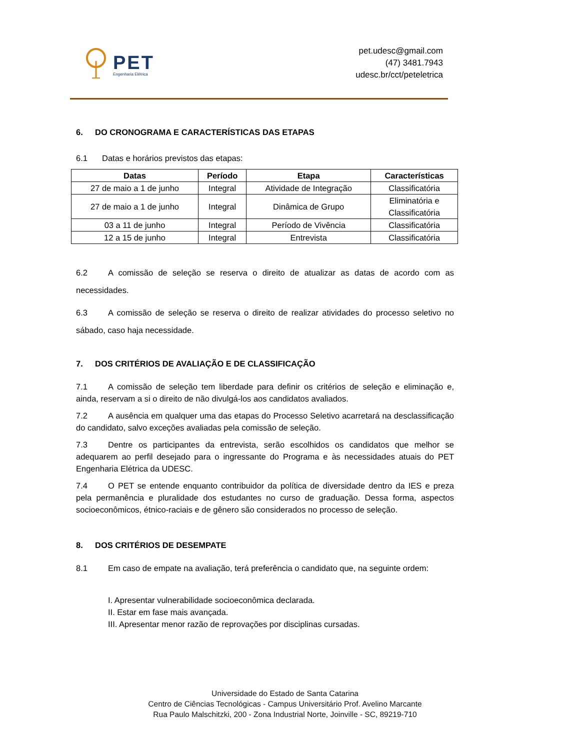PET
Engenharia Elétrica
pet.udesc@gmail.com
(47) 3481.7943
udesc.br/cct/peteletrica
6. DO CRONOGRAMA E CARACTERÍSTICAS DAS ETAPAS
6.1 Datas e horários previstos das etapas:
| Datas | Período | Etapa | Características |
| --- | --- | --- | --- |
| 27 de maio a 1 de junho | Integral | Atividade de Integração | Classificatória |
| 27 de maio a 1 de junho | Integral | Dinâmica de Grupo | Eliminatória e Classificatória |
| 03 a 11 de junho | Integral | Período de Vivência | Classificatória |
| 12 a 15 de junho | Integral | Entrevista | Classificatória |
6.2 A comissão de seleção se reserva o direito de atualizar as datas de acordo com as necessidades.
6.3 A comissão de seleção se reserva o direito de realizar atividades do processo seletivo no sábado, caso haja necessidade.
7. DOS CRITÉRIOS DE AVALIAÇÃO E DE CLASSIFICAÇÃO
7.1 A comissão de seleção tem liberdade para definir os critérios de seleção e eliminação e, ainda, reservam a si o direito de não divulgá-los aos candidatos avaliados.
7.2 A ausência em qualquer uma das etapas do Processo Seletivo acarretará na desclassificação do candidato, salvo exceções avaliadas pela comissão de seleção.
7.3 Dentre os participantes da entrevista, serão escolhidos os candidatos que melhor se adequarem ao perfil desejado para o ingressante do Programa e às necessidades atuais do PET Engenharia Elétrica da UDESC.
7.4 O PET se entende enquanto contribuidor da política de diversidade dentro da IES e preza pela permanência e pluralidade dos estudantes no curso de graduação. Dessa forma, aspectos socioeconômicos, étnico-raciais e de gênero são considerados no processo de seleção.
8. DOS CRITÉRIOS DE DESEMPATE
8.1 Em caso de empate na avaliação, terá preferência o candidato que, na seguinte ordem:
I. Apresentar vulnerabilidade socioeconômica declarada.
II. Estar em fase mais avançada.
III. Apresentar menor razão de reprovações por disciplinas cursadas.
Universidade do Estado de Santa Catarina
Centro de Ciências Tecnológicas - Campus Universitário Prof. Avelino Marcante
Rua Paulo Malschitzki, 200 - Zona Industrial Norte, Joinville - SC, 89219-710